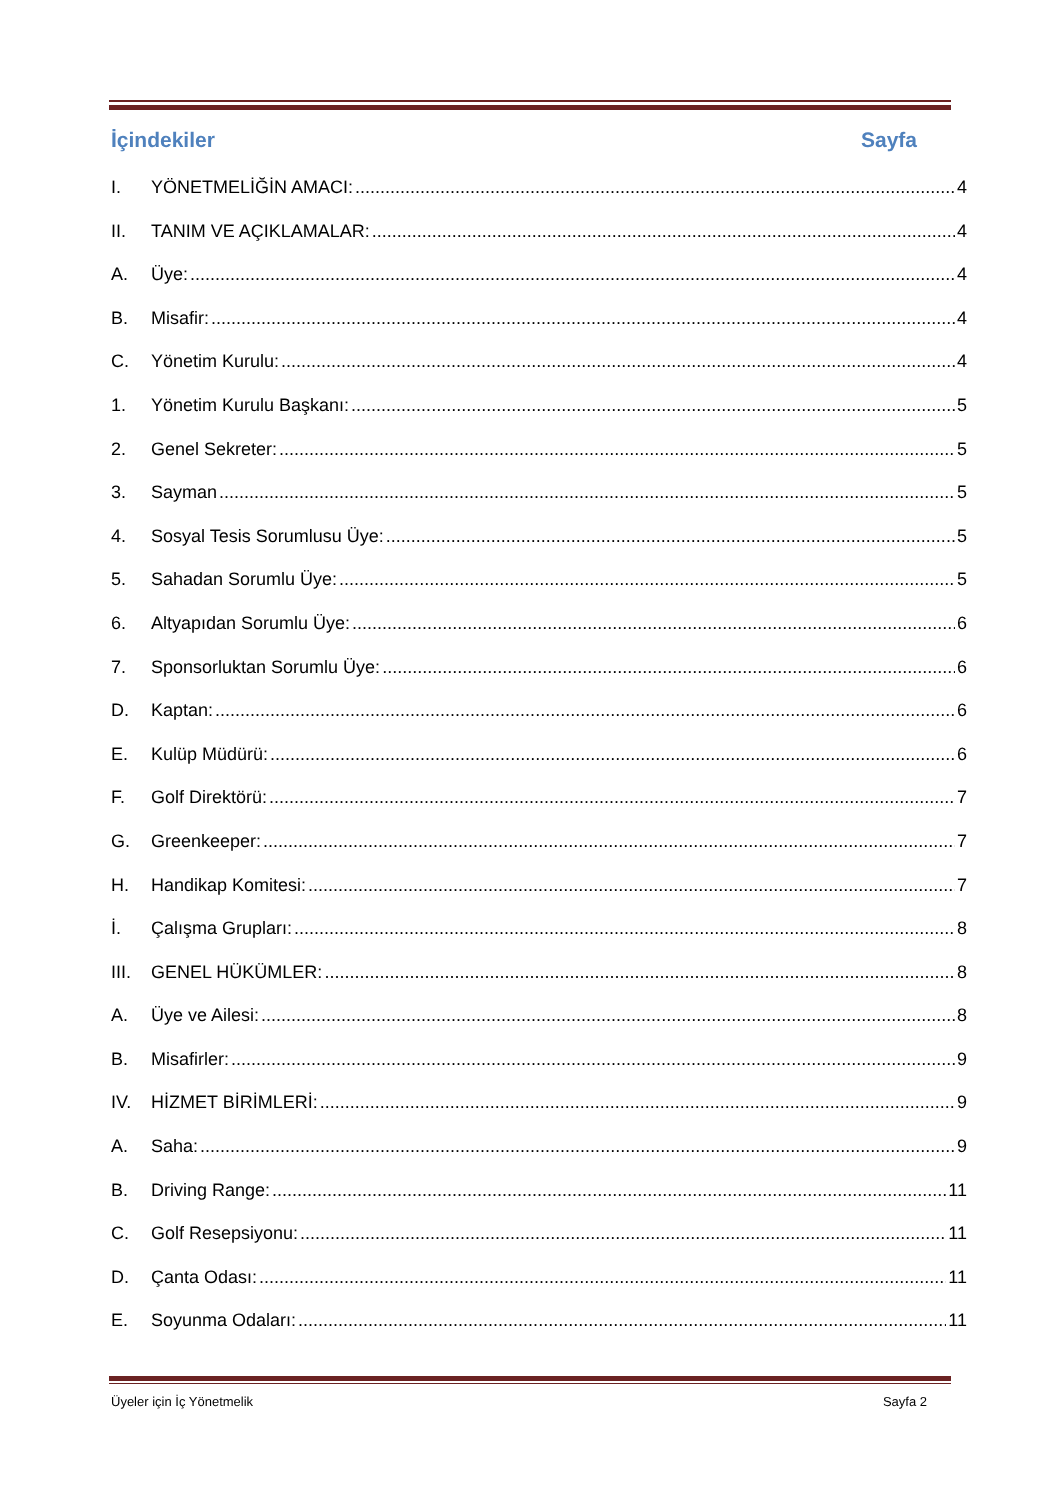İçindekiler Sayfa
I. YÖNETMELİĞİN AMACI: 4
II. TANIM VE AÇIKLAMALAR: 4
A. Üye: 4
B. Misafir: 4
C. Yönetim Kurulu: 4
1. Yönetim Kurulu Başkanı: 5
2. Genel Sekreter: 5
3. Sayman 5
4. Sosyal Tesis Sorumlusu Üye: 5
5. Sahadan Sorumlu Üye: 5
6. Altyapıdan Sorumlu Üye: 6
7. Sponsorluktan Sorumlu Üye: 6
D. Kaptan: 6
E. Kulüp Müdürü: 6
F. Golf Direktörü: 7
G. Greenkeeper: 7
H. Handikap Komitesi: 7
İ. Çalışma Grupları: 8
III. GENEL HÜKÜMLER: 8
A. Üye ve Ailesi: 8
B. Misafirler: 9
IV. HİZMET BİRİMLERİ: 9
A. Saha: 9
B. Driving Range: 11
C. Golf Resepsiyonu: 11
D. Çanta Odası: 11
E. Soyunma Odaları: 11
Üyeler için İç Yönetmelik Sayfa 2